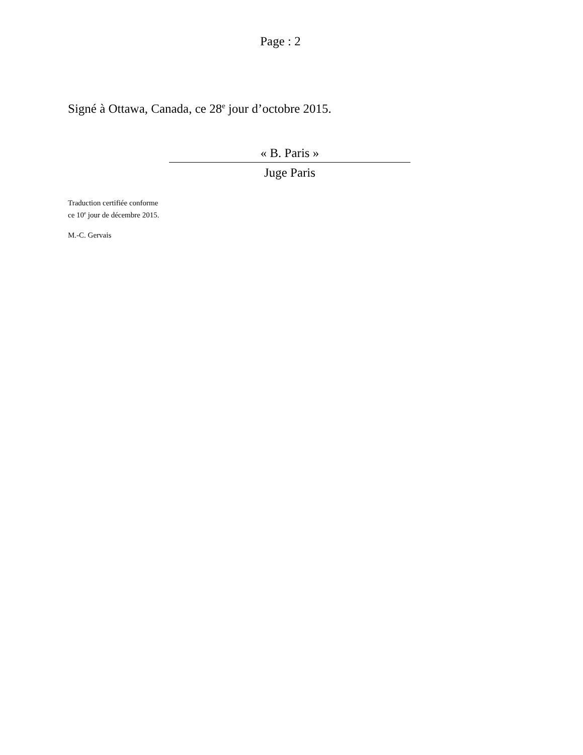Page : 2
Signé à Ottawa, Canada, ce 28<sup>e</sup> jour d’octobre 2015.
« B. Paris »
Juge Paris
Traduction certifiée conforme
ce 10<sup>e</sup> jour de décembre 2015.
M.-C. Gervais